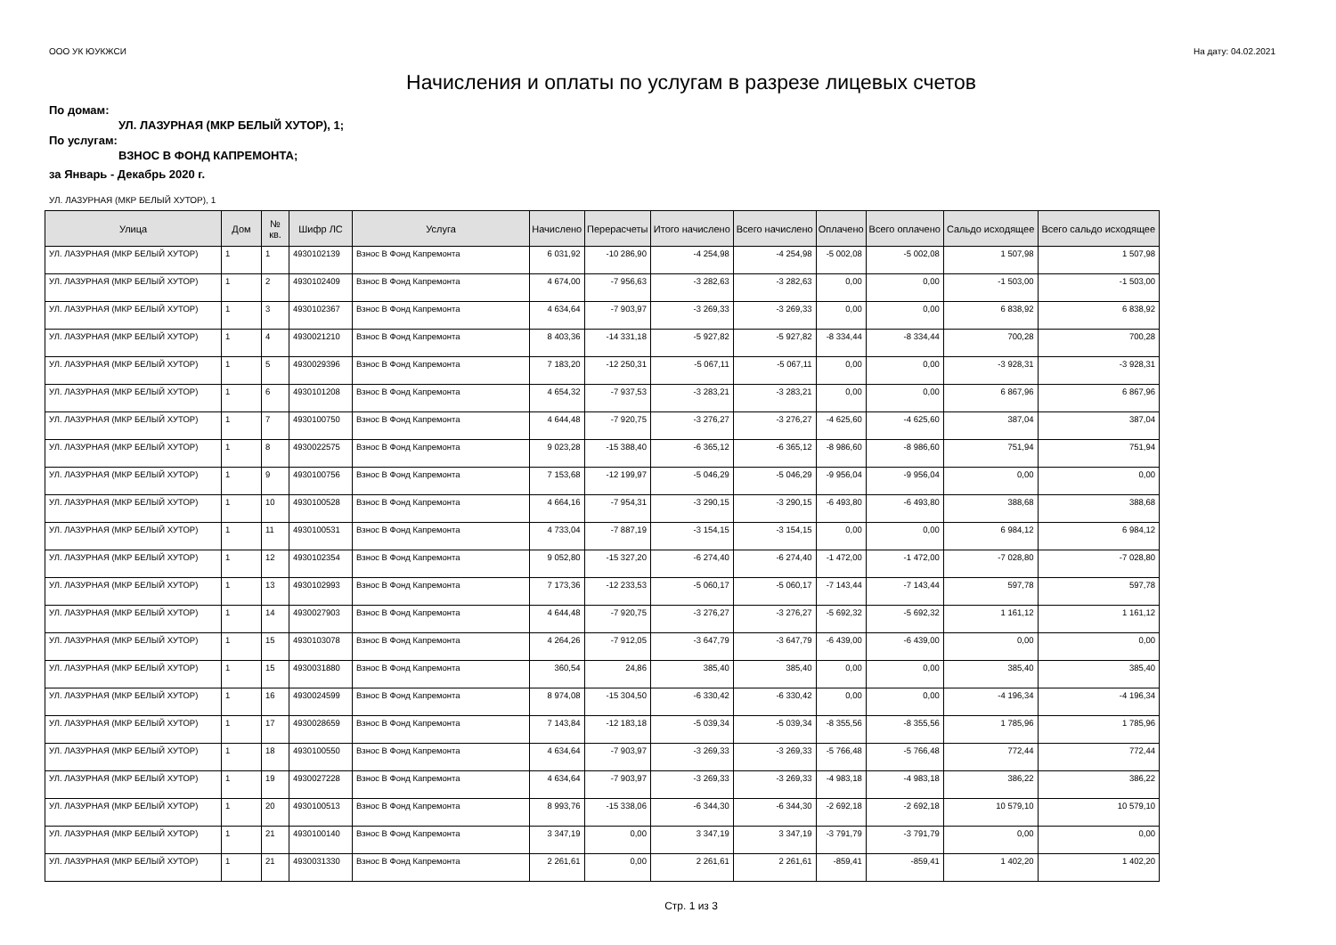ООО УК ЮУКЖСИ На дату: 04.02.2021
Начисления и оплаты по услугам в разрезе лицевых счетов
По домам:
УЛ. ЛАЗУРНАЯ (МКР БЕЛЫЙ ХУТОР), 1;
По услугам:
ВЗНОС В ФОНД КАПРЕМОНТА;
за Январь - Декабрь 2020 г.
УЛ. ЛАЗУРНАЯ (МКР БЕЛЫЙ ХУТОР), 1
| Улица | Дом | № кв. | Шифр ЛС | Услуга | Начислено | Перерасчеты | Итого начислено | Всего начислено | Оплачено | Всего оплачено | Сальдо исходящее | Всего сальдо исходящее |
| --- | --- | --- | --- | --- | --- | --- | --- | --- | --- | --- | --- | --- |
| УЛ. ЛАЗУРНАЯ (МКР БЕЛЫЙ ХУТОР) | 1 | 1 | 4930102139 | Взнос В Фонд Капремонта | 6 031,92 | -10 286,90 | -4 254,98 | -4 254,98 | -5 002,08 | -5 002,08 | 1 507,98 | 1 507,98 |
| УЛ. ЛАЗУРНАЯ (МКР БЕЛЫЙ ХУТОР) | 1 | 2 | 4930102409 | Взнос В Фонд Капремонта | 4 674,00 | -7 956,63 | -3 282,63 | -3 282,63 | 0,00 | 0,00 | -1 503,00 | -1 503,00 |
| УЛ. ЛАЗУРНАЯ (МКР БЕЛЫЙ ХУТОР) | 1 | 3 | 4930102367 | Взнос В Фонд Капремонта | 4 634,64 | -7 903,97 | -3 269,33 | -3 269,33 | 0,00 | 0,00 | 6 838,92 | 6 838,92 |
| УЛ. ЛАЗУРНАЯ (МКР БЕЛЫЙ ХУТОР) | 1 | 4 | 4930021210 | Взнос В Фонд Капремонта | 8 403,36 | -14 331,18 | -5 927,82 | -5 927,82 | -8 334,44 | -8 334,44 | 700,28 | 700,28 |
| УЛ. ЛАЗУРНАЯ (МКР БЕЛЫЙ ХУТОР) | 1 | 5 | 4930029396 | Взнос В Фонд Капремонта | 7 183,20 | -12 250,31 | -5 067,11 | -5 067,11 | 0,00 | 0,00 | -3 928,31 | -3 928,31 |
| УЛ. ЛАЗУРНАЯ (МКР БЕЛЫЙ ХУТОР) | 1 | 6 | 4930101208 | Взнос В Фонд Капремонта | 4 654,32 | -7 937,53 | -3 283,21 | -3 283,21 | 0,00 | 0,00 | 6 867,96 | 6 867,96 |
| УЛ. ЛАЗУРНАЯ (МКР БЕЛЫЙ ХУТОР) | 1 | 7 | 4930100750 | Взнос В Фонд Капремонта | 4 644,48 | -7 920,75 | -3 276,27 | -3 276,27 | -4 625,60 | -4 625,60 | 387,04 | 387,04 |
| УЛ. ЛАЗУРНАЯ (МКР БЕЛЫЙ ХУТОР) | 1 | 8 | 4930022575 | Взнос В Фонд Капремонта | 9 023,28 | -15 388,40 | -6 365,12 | -6 365,12 | -8 986,60 | -8 986,60 | 751,94 | 751,94 |
| УЛ. ЛАЗУРНАЯ (МКР БЕЛЫЙ ХУТОР) | 1 | 9 | 4930100756 | Взнос В Фонд Капремонта | 7 153,68 | -12 199,97 | -5 046,29 | -5 046,29 | -9 956,04 | -9 956,04 | 0,00 | 0,00 |
| УЛ. ЛАЗУРНАЯ (МКР БЕЛЫЙ ХУТОР) | 1 | 10 | 4930100528 | Взнос В Фонд Капремонта | 4 664,16 | -7 954,31 | -3 290,15 | -3 290,15 | -6 493,80 | -6 493,80 | 388,68 | 388,68 |
| УЛ. ЛАЗУРНАЯ (МКР БЕЛЫЙ ХУТОР) | 1 | 11 | 4930100531 | Взнос В Фонд Капремонта | 4 733,04 | -7 887,19 | -3 154,15 | -3 154,15 | 0,00 | 0,00 | 6 984,12 | 6 984,12 |
| УЛ. ЛАЗУРНАЯ (МКР БЕЛЫЙ ХУТОР) | 1 | 12 | 4930102354 | Взнос В Фонд Капремонта | 9 052,80 | -15 327,20 | -6 274,40 | -6 274,40 | -1 472,00 | -1 472,00 | -7 028,80 | -7 028,80 |
| УЛ. ЛАЗУРНАЯ (МКР БЕЛЫЙ ХУТОР) | 1 | 13 | 4930102993 | Взнос В Фонд Капремонта | 7 173,36 | -12 233,53 | -5 060,17 | -5 060,17 | -7 143,44 | -7 143,44 | 597,78 | 597,78 |
| УЛ. ЛАЗУРНАЯ (МКР БЕЛЫЙ ХУТОР) | 1 | 14 | 4930027903 | Взнос В Фонд Капремонта | 4 644,48 | -7 920,75 | -3 276,27 | -3 276,27 | -5 692,32 | -5 692,32 | 1 161,12 | 1 161,12 |
| УЛ. ЛАЗУРНАЯ (МКР БЕЛЫЙ ХУТОР) | 1 | 15 | 4930103078 | Взнос В Фонд Капремонта | 4 264,26 | -7 912,05 | -3 647,79 | -3 647,79 | -6 439,00 | -6 439,00 | 0,00 | 0,00 |
| УЛ. ЛАЗУРНАЯ (МКР БЕЛЫЙ ХУТОР) | 1 | 15 | 4930031880 | Взнос В Фонд Капремонта | 360,54 | 24,86 | 385,40 | 385,40 | 0,00 | 0,00 | 385,40 | 385,40 |
| УЛ. ЛАЗУРНАЯ (МКР БЕЛЫЙ ХУТОР) | 1 | 16 | 4930024599 | Взнос В Фонд Капремонта | 8 974,08 | -15 304,50 | -6 330,42 | -6 330,42 | 0,00 | 0,00 | -4 196,34 | -4 196,34 |
| УЛ. ЛАЗУРНАЯ (МКР БЕЛЫЙ ХУТОР) | 1 | 17 | 4930028659 | Взнос В Фонд Капремонта | 7 143,84 | -12 183,18 | -5 039,34 | -5 039,34 | -8 355,56 | -8 355,56 | 1 785,96 | 1 785,96 |
| УЛ. ЛАЗУРНАЯ (МКР БЕЛЫЙ ХУТОР) | 1 | 18 | 4930100550 | Взнос В Фонд Капремонта | 4 634,64 | -7 903,97 | -3 269,33 | -3 269,33 | -5 766,48 | -5 766,48 | 772,44 | 772,44 |
| УЛ. ЛАЗУРНАЯ (МКР БЕЛЫЙ ХУТОР) | 1 | 19 | 4930027228 | Взнос В Фонд Капремонта | 4 634,64 | -7 903,97 | -3 269,33 | -3 269,33 | -4 983,18 | -4 983,18 | 386,22 | 386,22 |
| УЛ. ЛАЗУРНАЯ (МКР БЕЛЫЙ ХУТОР) | 1 | 20 | 4930100513 | Взнос В Фонд Капремонта | 8 993,76 | -15 338,06 | -6 344,30 | -6 344,30 | -2 692,18 | -2 692,18 | 10 579,10 | 10 579,10 |
| УЛ. ЛАЗУРНАЯ (МКР БЕЛЫЙ ХУТОР) | 1 | 21 | 4930100140 | Взнос В Фонд Капремонта | 3 347,19 | 0,00 | 3 347,19 | 3 347,19 | -3 791,79 | -3 791,79 | 0,00 | 0,00 |
| УЛ. ЛАЗУРНАЯ (МКР БЕЛЫЙ ХУТОР) | 1 | 21 | 4930031330 | Взнос В Фонд Капремонта | 2 261,61 | 0,00 | 2 261,61 | 2 261,61 | -859,41 | -859,41 | 1 402,20 | 1 402,20 |
Стр. 1 из 3